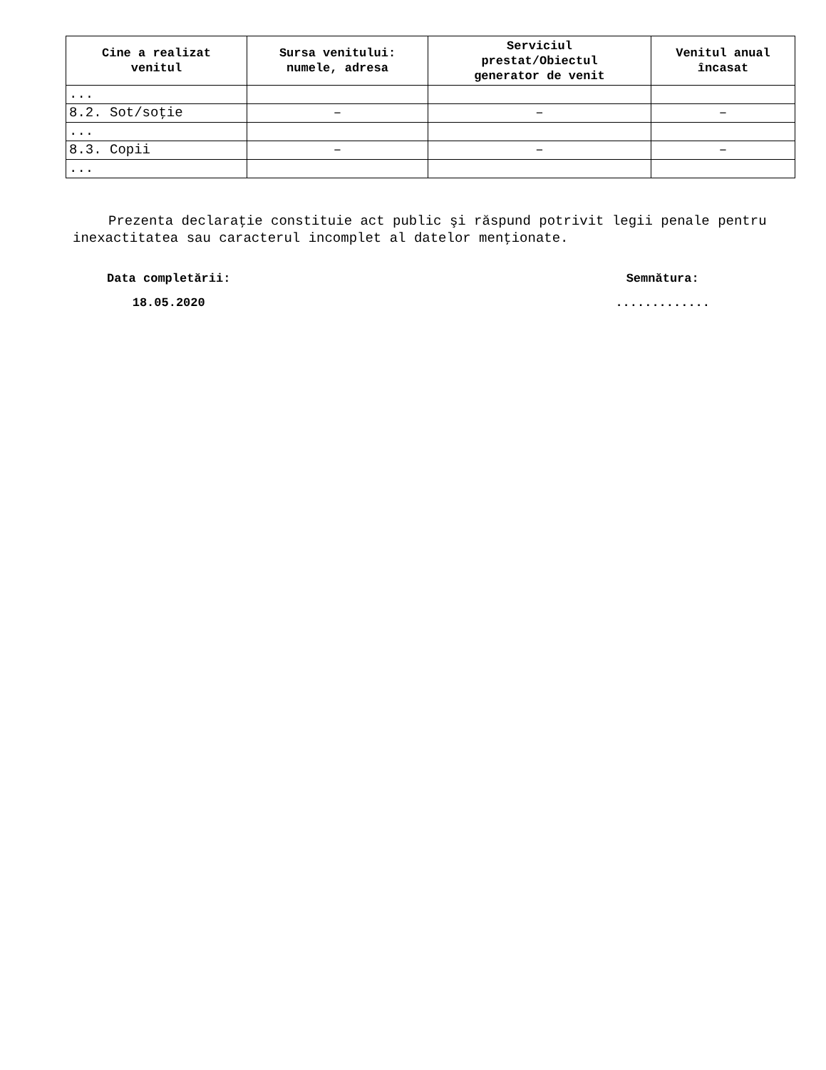| Cine a realizat venitul | Sursa venitului: numele, adresa | Serviciul prestat/Obiectul generator de venit | Venitul anual încasat |
| --- | --- | --- | --- |
| ... | | | |
| 8.2. Sot/soţie | – | – | – |
| ... | | | |
| 8.3. Copii | – | – | – |
| ... | | | |
Prezenta declaraţie constituie act public şi răspund potrivit legii penale pentru inexactitatea sau caracterul incomplet al datelor menţionate.
Data completării:
18.05.2020
Semnătura:
.............